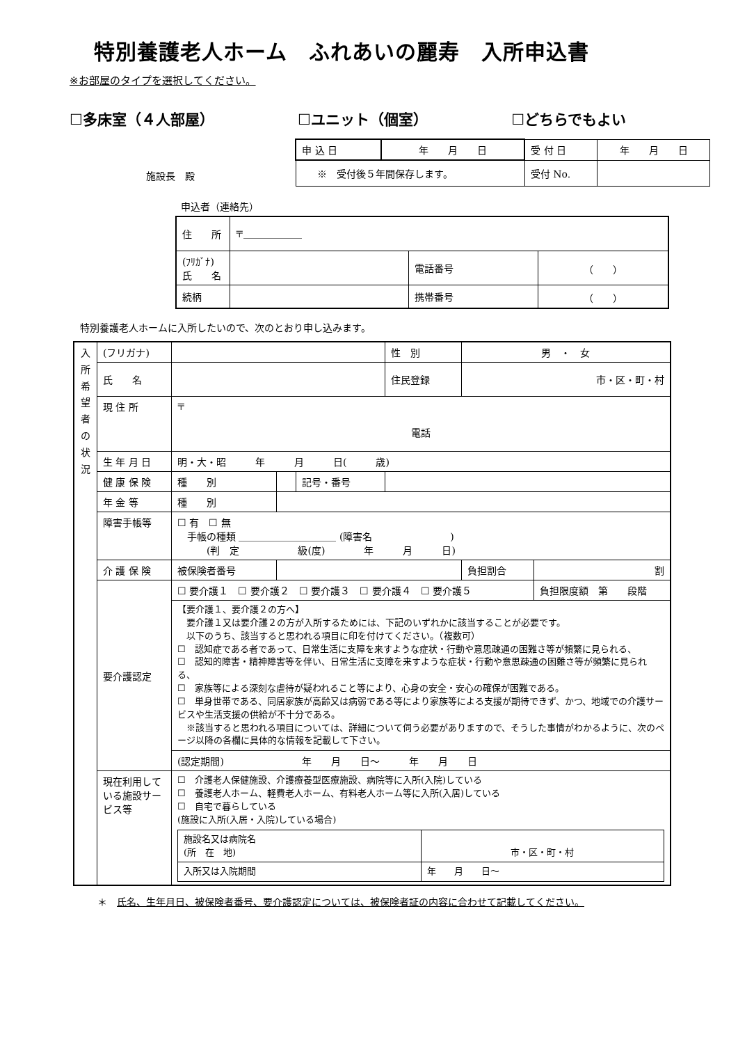特別養護老人ホーム　ふれあいの麗寿　入所申込書
※お部屋のタイプを選択してください。
☐多床室（４人部屋） ☐ユニット（個室） ☐どちらでもよい
施設長　殿
| 申 込 日 | 年 月 日 | 受 付 日 | 年 月 日 |
| ※ 受付後５年間保存します。 | | 受付 No. | |
申込者（連絡先）
| 住 所 | 〒＿＿＿＿＿＿ | | |
| (ﾌﾘｶﾞﾅ) 氏 名 | | 電話番号 | （ ） |
| 続柄 | | 携帯番号 | （ ） |
特別養護老人ホームに入所したいので、次のとおり申し込みます。
| 入所希望者の状況 | (フリガナ) | | | | 性 別 | 男 ・ 女 | |
| | 氏 名 | | | | 住民登録 | 市・区・町・村 | |
| | 現 住 所 | 〒 電話 | | | | | |
| | 生 年 月 日 | 明・大・昭 年 月 日( 歳) | | | | | |
| | 健 康 保 険 | 種 別 | | 記号・番号 | | | |
| | 年 金 等 | 種 別 | | | | | |
| | 障害手帳等 | ☐ 有 ☐ 無 手帳の種類 ＿＿＿＿＿＿＿＿＿＿ (障害名 ) (判 定 級(度) 年 月 日) | | | | | |
| | 介 護 保 険 | 被保険者番号 | | | | 負担割合 | 割 |
| | 要介護認定 | ☐ 要介護１ ☐ 要介護２ ☐ 要介護３ ☐ 要介護４ ☐ 要介護５ | | | | | 負担限度額 第 段階 |
| | | 【要介護１、要介護２の方へ】 要介護１又は要介護２の方が入所するためには、下記のいずれかに該当することが必要です。 以下のうち、該当すると思われる項目に印を付けてください。（複数可） ☐ 認知症である者であって、日常生活に支障を来すような症状・行動や意思疎通の困難さ等が頻繁に見られる、 ☐ 認知的障害・精神障害等を伴い、日常生活に支障を来すような症状・行動や意思疎通の困難さ等が頻繁に見られる、 ☐ 家族等による深刻な虐待が疑われること等により、心身の安全・安心の確保が困難である。 ☐ 単身世帯である、同居家族が高齢又は病弱である等により家族等による支援が期待できず、かつ、地域での介護サービスや生活支援の供給が不十分である。 ※該当すると思われる項目については、詳細について伺う必要がありますので、そうした事情がわかるように、次のページ以降の各欄に具体的な情報を記載して下さい。 | | | | | |
| | | (認定期間) 年 月 日～ 年 月 日 | | | | | |
| | 現在利用している施設サービス等 | ☐ 介護老人保健施設、介護療養型医療施設、病院等に入所(入院)している ☐ 養護老人ホーム、軽費老人ホーム、有料老人ホーム等に入所(入居)している ☐ 自宅で暮らしている (施設に入所(入居・入院)している場合) / 施設名又は病院名 (所 在 地) / 市・区・町・村 / / 入所又は入院期間 / 年 月 日～ / | | | | | |
＊　氏名、生年月日、被保険者番号、要介護認定については、被保険者証の内容に合わせて記載してください。